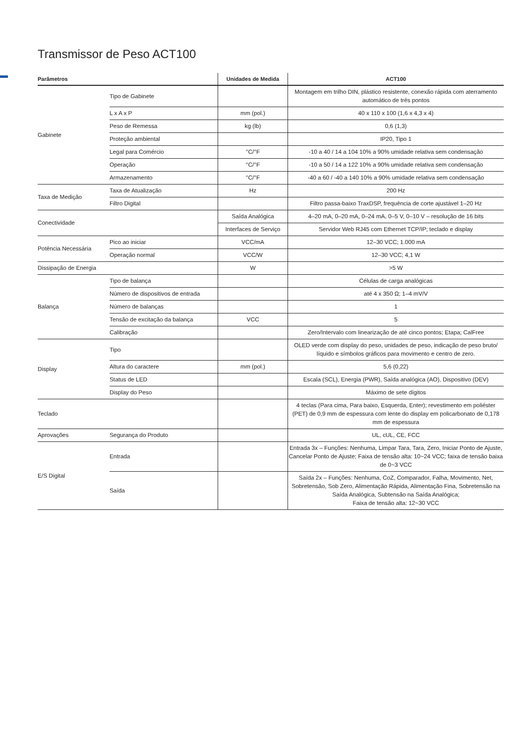Transmissor de Peso ACT100
| Parâmetros | | Unidades de Medida | ACT100 |
| --- | --- | --- | --- |
| Gabinete | Tipo de Gabinete | | Montagem em trilho DIN, plástico resistente, conexão rápida com aterramento automático de três pontos |
| | L x A x P | mm (pol.) | 40 x 110 x 100 (1,6 x 4,3 x 4) |
| | Peso de Remessa | kg (lb) | 0,6 (1,3) |
| | Proteção ambiental | | IP20, Tipo 1 |
| | Legal para Comércio | °C/°F | -10 a 40 / 14 a 104 10% a 90% umidade relativa sem condensação |
| | Operação | °C/°F | -10 a 50 / 14 a 122 10% a 90% umidade relativa sem condensação |
| | Armazenamento | °C/°F | -40 a 60 / -40 a 140 10% a 90% umidade relativa sem condensação |
| Taxa de Medição | Taxa de Atualização | Hz | 200 Hz |
| | Filtro Digital | | Filtro passa-baixo TraxDSP, frequência de corte ajustável 1–20 Hz |
| Conectividade | | Saída Analógica | 4–20 mA, 0–20 mA, 0–24 mA, 0–5 V, 0–10 V – resolução de 16 bits |
| | | Interfaces de Serviço | Servidor Web RJ45 com Ethernet TCP/IP; teclado e display |
| Potência Necessária | Pico ao iniciar | VCC/mA | 12–30 VCC; 1.000 mA |
| | Operação normal | VCC/W | 12–30 VCC; 4,1 W |
| Dissipação de Energia | | W | >5 W |
| Balança | Tipo de balança | | Células de carga analógicas |
| | Número de dispositivos de entrada | | até 4 x 350 Ω; 1–4 mV/V |
| | Número de balanças | | 1 |
| | Tensão de excitação da balança | VCC | 5 |
| | Calibração | | Zero/Intervalo com linearização de até cinco pontos; Etapa; CalFree |
| Display | Tipo | | OLED verde com display do peso, unidades de peso, indicação de peso bruto/ líquido e símbolos gráficos para movimento e centro de zero. |
| | Altura do caractere | mm (pol.) | 5,6 (0,22) |
| | Status de LED | | Escala (SCL), Energia (PWR), Saída analógica (AO), Dispositivo (DEV) |
| | Display do Peso | | Máximo de sete dígitos |
| Teclado | | | 4 teclas (Para cima, Para baixo, Esquerda, Enter); revestimento em poliéster (PET) de 0,9 mm de espessura com lente do display em policarbonato de 0,178 mm de espessura |
| Aprovações | Segurança do Produto | | UL, cUL, CE, FCC |
| E/S Digital | Entrada | | Entrada 3x – Funções: Nenhuma, Limpar Tara, Tara, Zero, Iniciar Ponto de Ajuste, Cancelar Ponto de Ajuste; Faixa de tensão alta: 10~24 VCC; faixa de tensão baixa de 0~3 VCC |
| | Saída | | Saída 2x – Funções: Nenhuma, CoZ, Comparador, Falha, Movimento, Net, Sobretensão, Sob Zero, Alimentação Rápida, Alimentação Fina, Sobretensão na Saída Analógica, Subtensão na Saída Analógica; Faixa de tensão alta: 12~30 VCC |